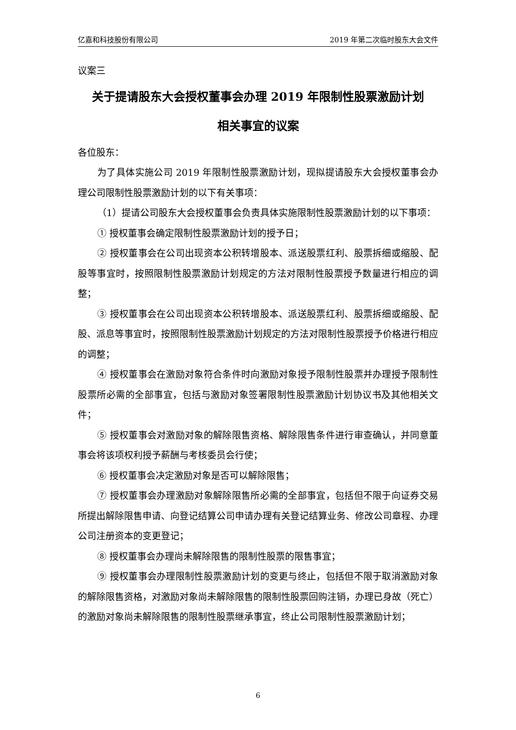亿嘉和科技股份有限公司 2019 年第二次临时股东大会文件
议案三
关于提请股东大会授权董事会办理 2019 年限制性股票激励计划
相关事宜的议案
各位股东：
为了具体实施公司 2019 年限制性股票激励计划，现拟提请股东大会授权董事会办理公司限制性股票激励计划的以下有关事项：
（1）提请公司股东大会授权董事会负责具体实施限制性股票激励计划的以下事项：
① 授权董事会确定限制性股票激励计划的授予日；
② 授权董事会在公司出现资本公积转增股本、派送股票红利、股票拆细或缩股、配股等事宜时，按照限制性股票激励计划规定的方法对限制性股票授予数量进行相应的调整；
③ 授权董事会在公司出现资本公积转增股本、派送股票红利、股票拆细或缩股、配股、派息等事宜时，按照限制性股票激励计划规定的方法对限制性股票授予价格进行相应的调整；
④ 授权董事会在激励对象符合条件时向激励对象授予限制性股票并办理授予限制性股票所必需的全部事宜，包括与激励对象签署限制性股票激励计划协议书及其他相关文件；
⑤ 授权董事会对激励对象的解除限售资格、解除限售条件进行审查确认，并同意董事会将该项权利授予薪酬与考核委员会行使；
⑥ 授权董事会决定激励对象是否可以解除限售；
⑦ 授权董事会办理激励对象解除限售所必需的全部事宜，包括但不限于向证券交易所提出解除限售申请、向登记结算公司申请办理有关登记结算业务、修改公司章程、办理公司注册资本的变更登记；
⑧ 授权董事会办理尚未解除限售的限制性股票的限售事宜；
⑨ 授权董事会办理限制性股票激励计划的变更与终止，包括但不限于取消激励对象的解除限售资格，对激励对象尚未解除限售的限制性股票回购注销，办理已身故（死亡）的激励对象尚未解除限售的限制性股票继承事宜，终止公司限制性股票激励计划；
6